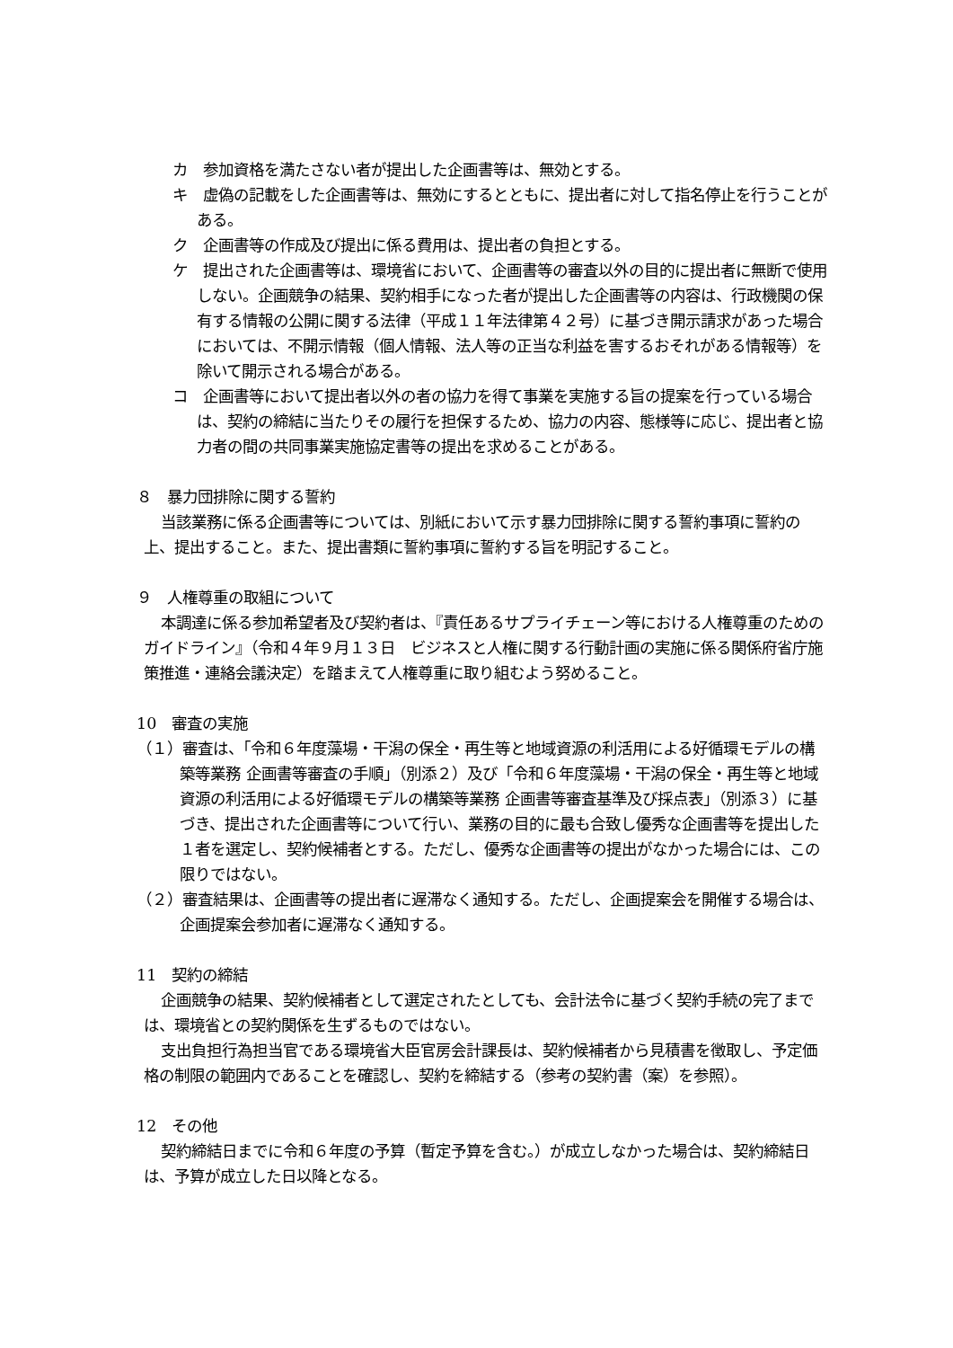カ　参加資格を満たさない者が提出した企画書等は、無効とする。
キ　虚偽の記載をした企画書等は、無効にするとともに、提出者に対して指名停止を行うことがある。
ク　企画書等の作成及び提出に係る費用は、提出者の負担とする。
ケ　提出された企画書等は、環境省において、企画書等の審査以外の目的に提出者に無断で使用しない。企画競争の結果、契約相手になった者が提出した企画書等の内容は、行政機関の保有する情報の公開に関する法律（平成１１年法律第４２号）に基づき開示請求があった場合においては、不開示情報（個人情報、法人等の正当な利益を害するおそれがある情報等）を除いて開示される場合がある。
コ　企画書等において提出者以外の者の協力を得て事業を実施する旨の提案を行っている場合は、契約の締結に当たりその履行を担保するため、協力の内容、態様等に応じ、提出者と協力者の間の共同事業実施協定書等の提出を求めることがある。
８　暴力団排除に関する誓約
当該業務に係る企画書等については、別紙において示す暴力団排除に関する誓約事項に誓約の上、提出すること。また、提出書類に誓約事項に誓約する旨を明記すること。
９　人権尊重の取組について
本調達に係る参加希望者及び契約者は、『責任あるサプライチェーン等における人権尊重のためのガイドライン』（令和４年９月１３日　ビジネスと人権に関する行動計画の実施に係る関係府省庁施策推進・連絡会議決定）を踏まえて人権尊重に取り組むよう努めること。
10　審査の実施
（１）審査は、「令和６年度藻場・干潟の保全・再生等と地域資源の利活用による好循環モデルの構築等業務 企画書等審査の手順」（別添２）及び「令和６年度藻場・干潟の保全・再生等と地域資源の利活用による好循環モデルの構築等業務 企画書等審査基準及び採点表」（別添３）に基づき、提出された企画書等について行い、業務の目的に最も合致し優秀な企画書等を提出した１者を選定し、契約候補者とする。ただし、優秀な企画書等の提出がなかった場合には、この限りではない。
（２）審査結果は、企画書等の提出者に遅滞なく通知する。ただし、企画提案会を開催する場合は、企画提案会参加者に遅滞なく通知する。
11　契約の締結
企画競争の結果、契約候補者として選定されたとしても、会計法令に基づく契約手続の完了までは、環境省との契約関係を生ずるものではない。
支出負担行為担当官である環境省大臣官房会計課長は、契約候補者から見積書を徴取し、予定価格の制限の範囲内であることを確認し、契約を締結する（参考の契約書（案）を参照）。
12　その他
契約締結日までに令和６年度の予算（暫定予算を含む。）が成立しなかった場合は、契約締結日は、予算が成立した日以降となる。